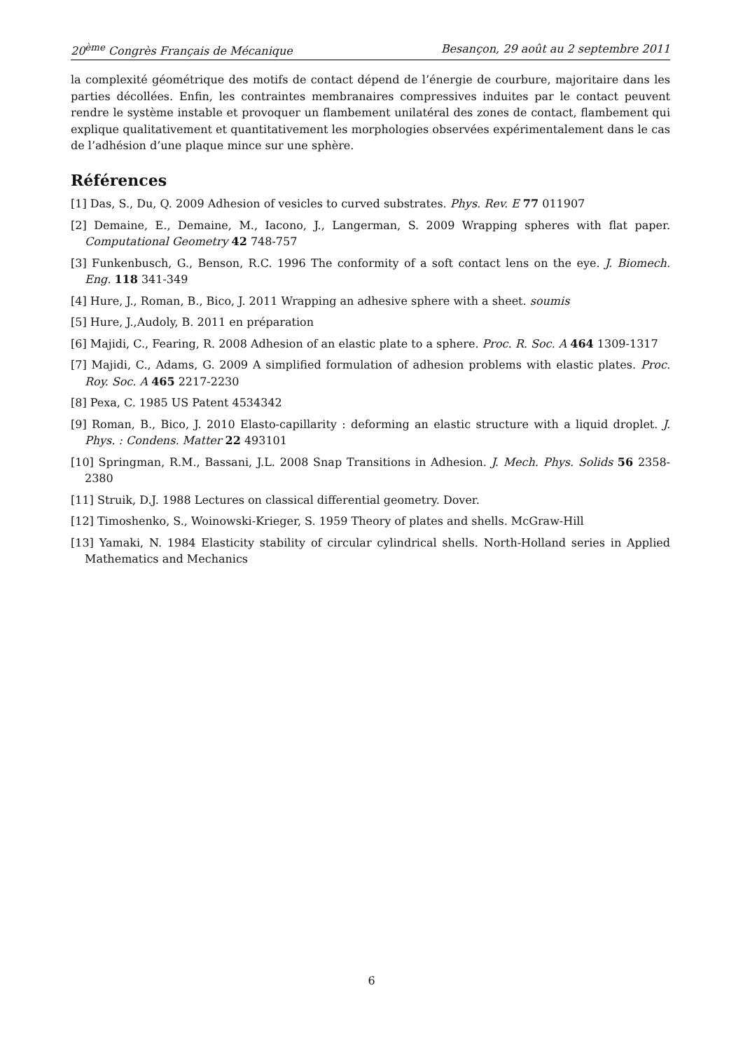20<sup>ème</sup> Congrès Français de Mécanique Besançon, 29 août au 2 septembre 2011
la complexité géométrique des motifs de contact dépend de l’énergie de courbure, majoritaire dans les parties décollées. Enfin, les contraintes membranaires compressives induites par le contact peuvent rendre le système instable et provoquer un flambement unilatéral des zones de contact, flambement qui explique qualitativement et quantitativement les morphologies observées expérimentalement dans le cas de l’adhésion d’une plaque mince sur une sphère.
Références
[1] Das, S., Du, Q. 2009 Adhesion of vesicles to curved substrates. Phys. Rev. E 77 011907
[2] Demaine, E., Demaine, M., Iacono, J., Langerman, S. 2009 Wrapping spheres with flat paper. Computational Geometry 42 748-757
[3] Funkenbusch, G., Benson, R.C. 1996 The conformity of a soft contact lens on the eye. J. Biomech. Eng. 118 341-349
[4] Hure, J., Roman, B., Bico, J. 2011 Wrapping an adhesive sphere with a sheet. soumis
[5] Hure, J.,Audoly, B. 2011 en préparation
[6] Majidi, C., Fearing, R. 2008 Adhesion of an elastic plate to a sphere. Proc. R. Soc. A 464 1309-1317
[7] Majidi, C., Adams, G. 2009 A simplified formulation of adhesion problems with elastic plates. Proc. Roy. Soc. A 465 2217-2230
[8] Pexa, C. 1985 US Patent 4534342
[9] Roman, B., Bico, J. 2010 Elasto-capillarity : deforming an elastic structure with a liquid droplet. J. Phys. : Condens. Matter 22 493101
[10] Springman, R.M., Bassani, J.L. 2008 Snap Transitions in Adhesion. J. Mech. Phys. Solids 56 2358-2380
[11] Struik, D.J. 1988 Lectures on classical differential geometry. Dover.
[12] Timoshenko, S., Woinowski-Krieger, S. 1959 Theory of plates and shells. McGraw-Hill
[13] Yamaki, N. 1984 Elasticity stability of circular cylindrical shells. North-Holland series in Applied Mathematics and Mechanics
6